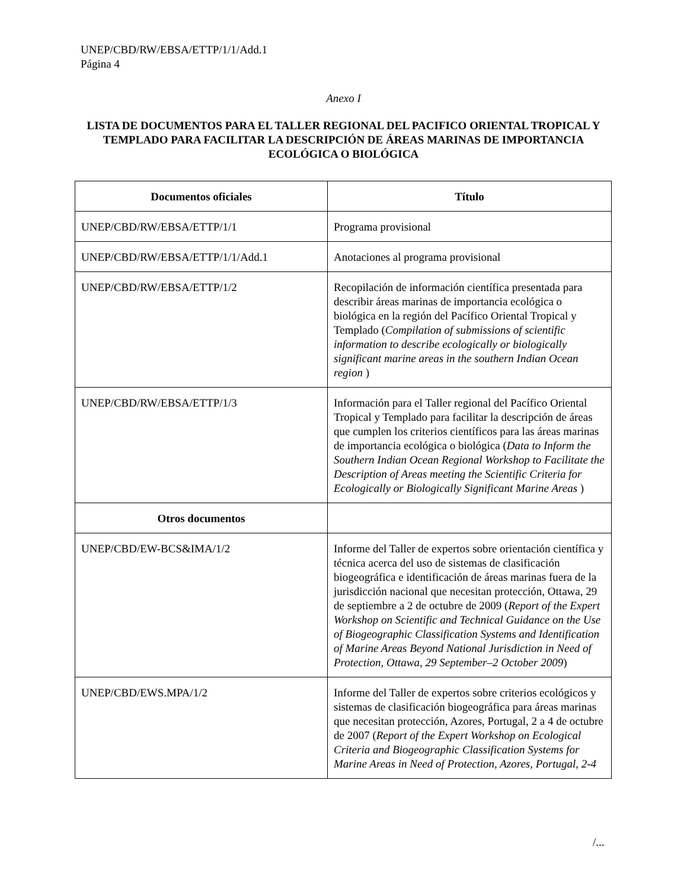UNEP/CBD/RW/EBSA/ETTP/1/1/Add.1
Página 4
Anexo I
LISTA DE DOCUMENTOS PARA EL TALLER REGIONAL DEL PACIFICO ORIENTAL TROPICAL Y TEMPLADO PARA FACILITAR LA DESCRIPCIÓN DE ÁREAS MARINAS DE IMPORTANCIA ECOLÓGICA O BIOLÓGICA
| Documentos oficiales | Título |
| --- | --- |
| UNEP/CBD/RW/EBSA/ETTP/1/1 | Programa provisional |
| UNEP/CBD/RW/EBSA/ETTP/1/1/Add.1 | Anotaciones al programa provisional |
| UNEP/CBD/RW/EBSA/ETTP/1/2 | Recopilación de información científica presentada para describir áreas marinas de importancia ecológica o biológica en la región del Pacífico Oriental Tropical y Templado ( Compilation of submissions of scientific information to describe ecologically or biologically significant marine areas in the southern Indian Ocean region ) |
| UNEP/CBD/RW/EBSA/ETTP/1/3 | Información para el Taller regional del Pacífico Oriental Tropical y Templado para facilitar la descripción de áreas que cumplen los criterios científicos para las áreas marinas de importancia ecológica o biológica ( Data to Inform the Southern Indian Ocean Regional Workshop to Facilitate the Description of Areas meeting the Scientific Criteria for Ecologically or Biologically Significant Marine Areas ) |
| Otros documentos | |
| UNEP/CBD/EW-BCS&IMA/1/2 | Informe del Taller de expertos sobre orientación científica y técnica acerca del uso de sistemas de clasificación biogeográfica e identificación de áreas marinas fuera de la jurisdicción nacional que necesitan protección, Ottawa, 29 de septiembre a 2 de octubre de 2009 ( Report of the Expert Workshop on Scientific and Technical Guidance on the Use of Biogeographic Classification Systems and Identification of Marine Areas Beyond National Jurisdiction in Need of Protection, Ottawa, 29 September–2 October 2009 ) |
| UNEP/CBD/EWS.MPA/1/2 | Informe del Taller de expertos sobre criterios ecológicos y sistemas de clasificación biogeográfica para áreas marinas que necesitan protección, Azores, Portugal, 2 a 4 de octubre de 2007 ( Report of the Expert Workshop on Ecological Criteria and Biogeographic Classification Systems for Marine Areas in Need of Protection, Azores, Portugal, 2-4 |
/...